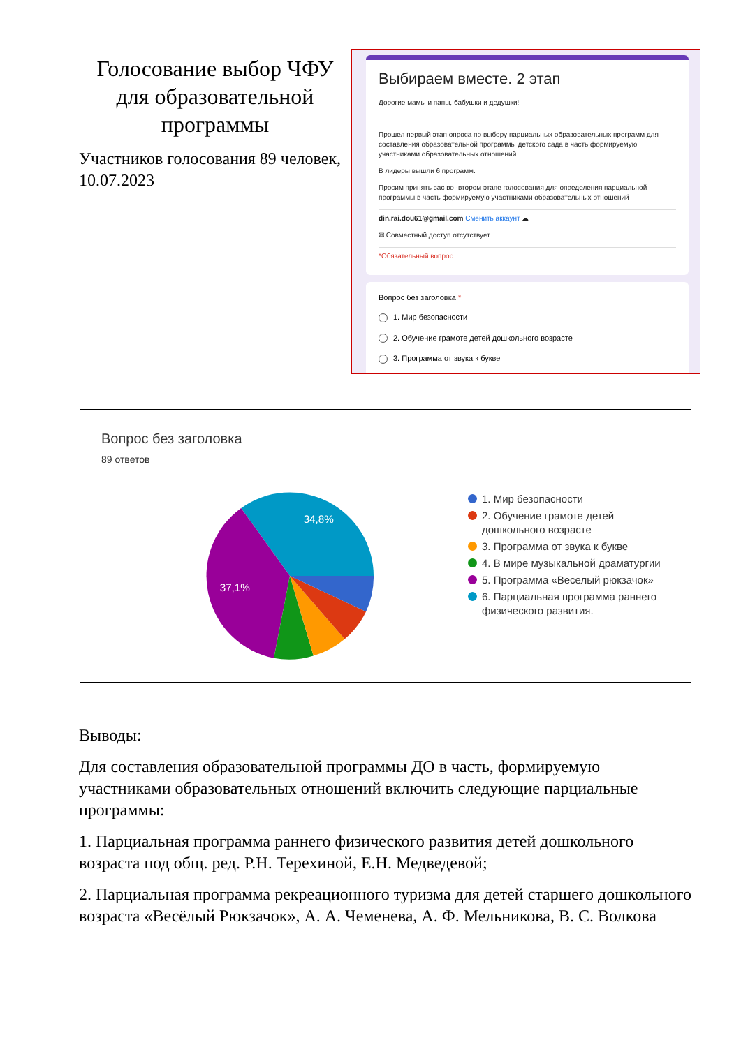Голосование выбор ЧФУ для образовательной программы
Участников голосования 89 человек, 10.07.2023
Выбираем вместе. 2 этап
Дорогие мамы и папы, бабушки и дедушки!
Прошел первый этап опроса по выбору парциальных образовательных программ для составления образовательной программы детского сада в часть формируемую участниками образовательных отношений.
В лидеры вышли 6 программ.
Просим принять вас во -втором этапе голосования для определения парциальной программы в часть формируемую участниками образовательных отношений
din.rai.dou61@gmail.com Сменить аккаунт ☁
✉ Совместный доступ отсутствует
*Обязательный вопрос
Вопрос без заголовка *
1. Мир безопасности
2. Обучение грамоте детей дошкольного возрасте
3. Программа от звука к букве
Вопрос без заголовка
89 ответов
34,8%
37,1%
1. Мир безопасности
2. Обучение грамоте детей
дошкольного возрасте
3. Программа от звука к букве
4. В мире музыкальной драматургии
5. Программа «Веселый рюкзачок»
6. Парциальная программа раннего
физического развития.
Выводы:
Для составления образовательной программы ДО в часть, формируемую участниками образовательных отношений включить следующие парциальные программы:
1. Парциальная программа раннего физического развития детей дошкольного возраста под общ. ред. Р.Н. Терехиной, Е.Н. Медведевой;
2. Парциальная программа рекреационного туризма для детей старшего дошкольного возраста «Весёлый Рюкзачок», А. А. Чеменева, А. Ф. Мельникова, В. С. Волкова